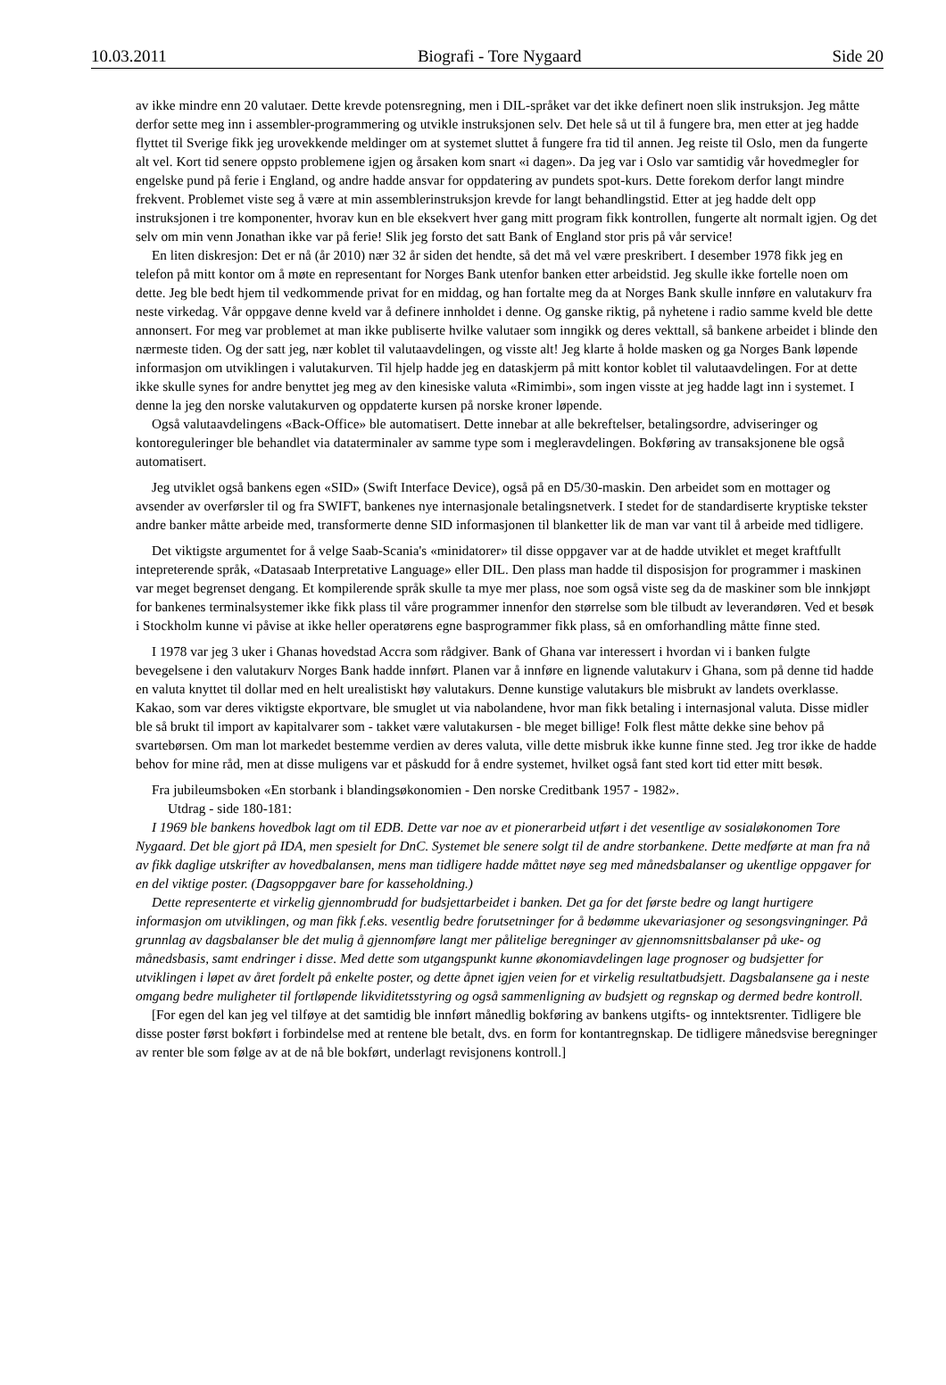10.03.2011 Biografi - Tore Nygaard Side 20
av ikke mindre enn 20 valutaer. Dette krevde potensregning, men i DIL-språket var det ikke definert noen slik instruksjon. Jeg måtte derfor sette meg inn i assembler-programmering og utvikle instruksjonen selv. Det hele så ut til å fungere bra, men etter at jeg hadde flyttet til Sverige fikk jeg urovekkende meldinger om at systemet sluttet å fungere fra tid til annen. Jeg reiste til Oslo, men da fungerte alt vel. Kort tid senere oppsto problemene igjen og årsaken kom snart «i dagen». Da jeg var i Oslo var samtidig vår hovedmegler for engelske pund på ferie i England, og andre hadde ansvar for oppdatering av pundets spot-kurs. Dette forekom derfor langt mindre frekvent. Problemet viste seg å være at min assemblerinstruksjon krevde for langt behandlingstid. Etter at jeg hadde delt opp instruksjonen i tre komponenter, hvorav kun en ble eksekvert hver gang mitt program fikk kontrollen, fungerte alt normalt igjen. Og det selv om min venn Jonathan ikke var på ferie! Slik jeg forsto det satt Bank of England stor pris på vår service!
En liten diskresjon: Det er nå (år 2010) nær 32 år siden det hendte, så det må vel være preskribert. I desember 1978 fikk jeg en telefon på mitt kontor om å møte en representant for Norges Bank utenfor banken etter arbeidstid. Jeg skulle ikke fortelle noen om dette. Jeg ble bedt hjem til vedkommende privat for en middag, og han fortalte meg da at Norges Bank skulle innføre en valutakurv fra neste virkedag. Vår oppgave denne kveld var å definere innholdet i denne. Og ganske riktig, på nyhetene i radio samme kveld ble dette annonsert. For meg var problemet at man ikke publiserte hvilke valutaer som inngikk og deres vekttall, så bankene arbeidet i blinde den nærmeste tiden. Og der satt jeg, nær koblet til valutaavdelingen, og visste alt! Jeg klarte å holde masken og ga Norges Bank løpende informasjon om utviklingen i valutakurven. Til hjelp hadde jeg en dataskjerm på mitt kontor koblet til valutaavdelingen. For at dette ikke skulle synes for andre benyttet jeg meg av den kinesiske valuta «Rimimbi», som ingen visste at jeg hadde lagt inn i systemet. I denne la jeg den norske valutakurven og oppdaterte kursen på norske kroner løpende.
Også valutaavdelingens «Back-Office» ble automatisert. Dette innebar at alle bekreftelser, betalingsordre, adviseringer og kontoreguleringer ble behandlet via dataterminaler av samme type som i megleravdelingen. Bokføring av transaksjonene ble også automatisert.
Jeg utviklet også bankens egen «SID» (Swift Interface Device), også på en D5/30-maskin. Den arbeidet som en mottager og avsender av overførsler til og fra SWIFT, bankenes nye internasjonale betalingsnetverk. I stedet for de standardiserte kryptiske tekster andre banker måtte arbeide med, transformerte denne SID informasjonen til blanketter lik de man var vant til å arbeide med tidligere.
Det viktigste argumentet for å velge Saab-Scania's «minidatorer» til disse oppgaver var at de hadde utviklet et meget kraftfullt intepreterende språk, «Datasaab Interpretative Language» eller DIL. Den plass man hadde til disposisjon for programmer i maskinen var meget begrenset dengang. Et kompilerende språk skulle ta mye mer plass, noe som også viste seg da de maskiner som ble innkjøpt for bankenes terminalsystemer ikke fikk plass til våre programmer innenfor den størrelse som ble tilbudt av leverandøren. Ved et besøk i Stockholm kunne vi påvise at ikke heller operatørens egne basprogrammer fikk plass, så en omforhandling måtte finne sted.
I 1978 var jeg 3 uker i Ghanas hovedstad Accra som rådgiver. Bank of Ghana var interessert i hvordan vi i banken fulgte bevegelsene i den valutakurv Norges Bank hadde innført. Planen var å innføre en lignende valutakurv i Ghana, som på denne tid hadde en valuta knyttet til dollar med en helt urealistiskt høy valutakurs. Denne kunstige valutakurs ble misbrukt av landets overklasse. Kakao, som var deres viktigste ekportvare, ble smuglet ut via nabolandene, hvor man fikk betaling i internasjonal valuta. Disse midler ble så brukt til import av kapitalvarer som - takket være valutakursen - ble meget billige! Folk flest måtte dekke sine behov på svartebørsen. Om man lot markedet bestemme verdien av deres valuta, ville dette misbruk ikke kunne finne sted. Jeg tror ikke de hadde behov for mine råd, men at disse muligens var et påskudd for å endre systemet, hvilket også fant sted kort tid etter mitt besøk.
Fra jubileumsboken «En storbank i blandingsøkonomien - Den norske Creditbank 1957 - 1982».
Utdrag - side 180-181:
I 1969 ble bankens hovedbok lagt om til EDB. Dette var noe av et pionerarbeid utført i det vesentlige av sosialøkonomen Tore Nygaard. Det ble gjort på IDA, men spesielt for DnC. Systemet ble senere solgt til de andre storbankene. Dette medførte at man fra nå av fikk daglige utskrifter av hovedbalansen, mens man tidligere hadde måttet nøye seg med månedsbalanser og ukentlige oppgaver for en del viktige poster. (Dagsoppgaver bare for kasseholdning.)
Dette representerte et virkelig gjennombrudd for budsjettarbeidet i banken. Det ga for det første bedre og langt hurtigere informasjon om utviklingen, og man fikk f.eks. vesentlig bedre forutsetninger for å bedømme ukevariasjoner og sesongsvingninger. På grunnlag av dagsbalanser ble det mulig å gjennomføre langt mer pålitelige beregninger av gjennomsnittsbalanser på uke- og månedsbasis, samt endringer i disse. Med dette som utgangspunkt kunne økonomiavdelingen lage prognoser og budsjetter for utviklingen i løpet av året fordelt på enkelte poster, og dette åpnet igjen veien for et virkelig resultatbudsjett. Dagsbalansene ga i neste omgang bedre muligheter til fortløpende likviditetsstyring og også sammenligning av budsjett og regnskap og dermed bedre kontroll.
[For egen del kan jeg vel tilføye at det samtidig ble innført månedlig bokføring av bankens utgifts- og inntektsrenter. Tidligere ble disse poster først bokført i forbindelse med at rentene ble betalt, dvs. en form for kontantregnskap. De tidligere månedsvise beregninger av renter ble som følge av at de nå ble bokført, underlagt revisjonens kontroll.]